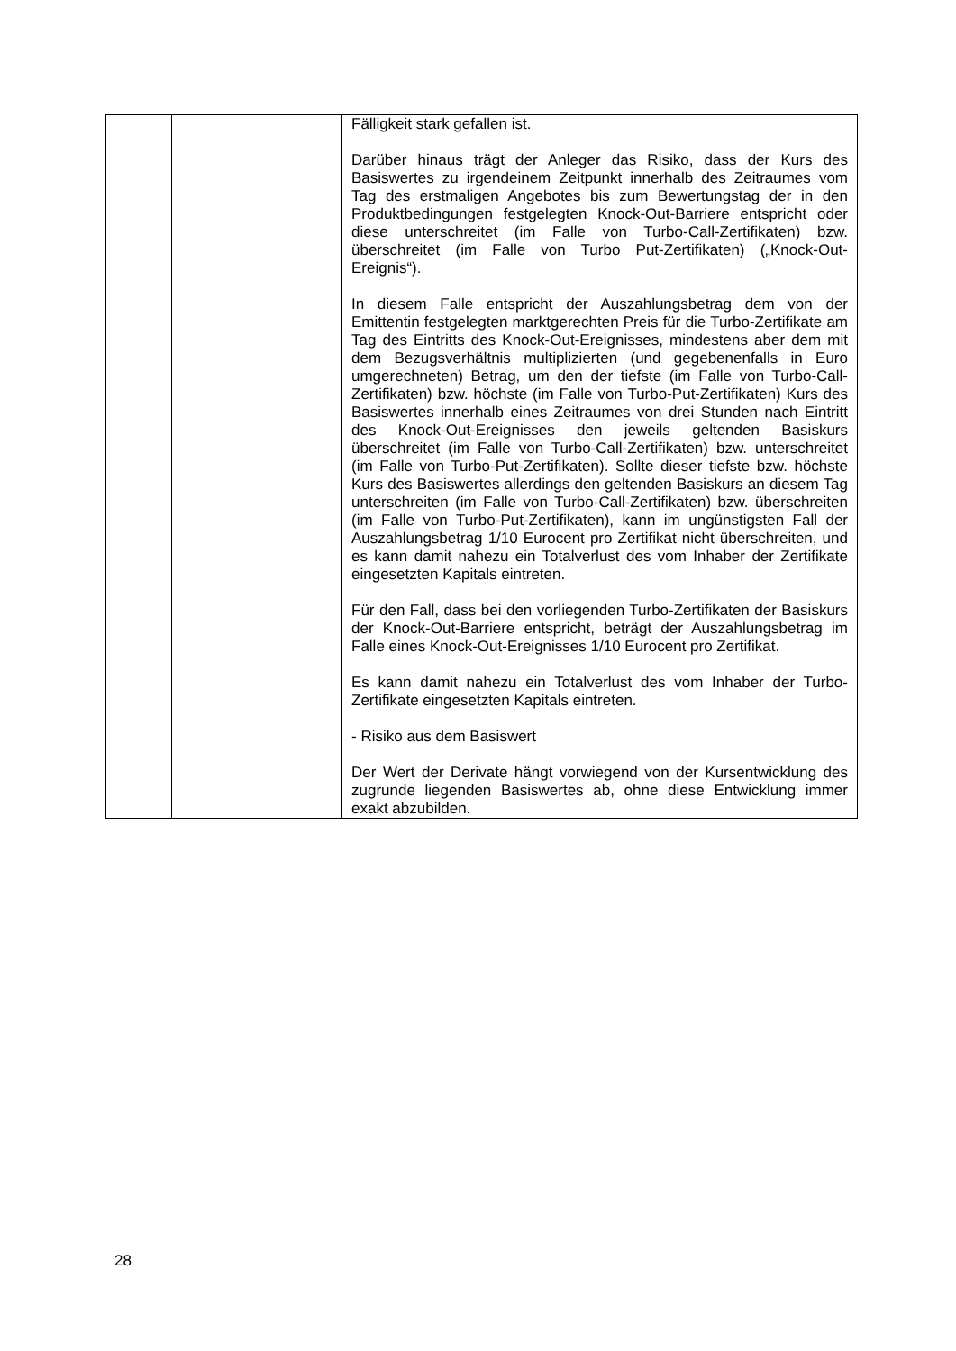| | | Fälligkeit stark gefallen ist. Darüber hinaus trägt der Anleger das Risiko, dass der Kurs des Basiswertes zu irgendeinem Zeitpunkt innerhalb des Zeitraumes vom Tag des erstmaligen Angebotes bis zum Bewertungstag der in den Produktbedingungen festgelegten Knock-Out-Barriere entspricht oder diese unterschreitet (im Falle von Turbo-Call-Zertifikaten) bzw. überschreitet (im Falle von Turbo Put-Zertifikaten) („Knock-Out-Ereignis“). In diesem Falle entspricht der Auszahlungsbetrag dem von der Emittentin festgelegten marktgerechten Preis für die Turbo-Zertifikate am Tag des Eintritts des Knock-Out-Ereignisses, mindestens aber dem mit dem Bezugsverhältnis multiplizierten (und gegebenenfalls in Euro umgerechneten) Betrag, um den der tiefste (im Falle von Turbo-Call-Zertifikaten) bzw. höchste (im Falle von Turbo-Put-Zertifikaten) Kurs des Basiswertes innerhalb eines Zeitraumes von drei Stunden nach Eintritt des Knock-Out-Ereignisses den jeweils geltenden Basiskurs überschreitet (im Falle von Turbo-Call-Zertifikaten) bzw. unterschreitet (im Falle von Turbo-Put-Zertifikaten). Sollte dieser tiefste bzw. höchste Kurs des Basiswertes allerdings den geltenden Basiskurs an diesem Tag unterschreiten (im Falle von Turbo-Call-Zertifikaten) bzw. überschreiten (im Falle von Turbo-Put-Zertifikaten), kann im ungünstigsten Fall der Auszahlungsbetrag 1/10 Eurocent pro Zertifikat nicht überschreiten, und es kann damit nahezu ein Totalverlust des vom Inhaber der Zertifikate eingesetzten Kapitals eintreten. Für den Fall, dass bei den vorliegenden Turbo-Zertifikaten der Basiskurs der Knock-Out-Barriere entspricht, beträgt der Auszahlungsbetrag im Falle eines Knock-Out-Ereignisses 1/10 Eurocent pro Zertifikat. Es kann damit nahezu ein Totalverlust des vom Inhaber der Turbo-Zertifikate eingesetzten Kapitals eintreten. - Risiko aus dem Basiswert Der Wert der Derivate hängt vorwiegend von der Kursentwicklung des zugrunde liegenden Basiswertes ab, ohne diese Entwicklung immer exakt abzubilden. |
28